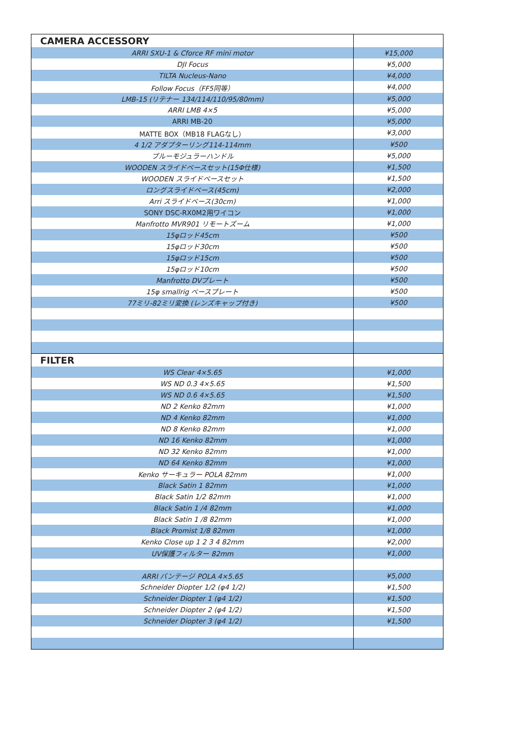| CAMERA ACCESSORY | |
| ARRI SXU-1 & Cforce RF mini motor | ¥15,000 |
| DJI Focus | ¥5,000 |
| TILTA Nucleus-Nano | ¥4,000 |
| Follow Focus（FF5同等） | ¥4,000 |
| LMB-15 (リテナー 134/114/110/95/80mm) | ¥5,000 |
| ARRI LMB 4×5 | ¥5,000 |
| ARRI MB-20 | ¥5,000 |
| MATTE BOX（MB18 FLAGなし） | ¥3,000 |
| 4 1/2 アダプターリング114-114mm | ¥500 |
| ブルーモジュラーハンドル | ¥5,000 |
| WOODEN スライドベースセット(15Φ仕様) | ¥1,500 |
| WOODEN スライドベースセット | ¥1,500 |
| ロングスライドベース(45cm) | ¥2,000 |
| Arri スライドベース(30cm) | ¥1,000 |
| SONY DSC-RX0M2用ワイコン | ¥1,000 |
| Manfrotto MVR901 リモートズーム | ¥1,000 |
| 15φロッド45cm | ¥500 |
| 15φロッド30cm | ¥500 |
| 15φロッド15cm | ¥500 |
| 15φロッド10cm | ¥500 |
| Manfrotto DVプレート | ¥500 |
| 15φ smallrig ベースプレート | ¥500 |
| 77ミリ-82ミリ変換 (レンズキャップ付き) | ¥500 |
| FILTER | |
| WS Clear 4×5.65 | ¥1,000 |
| WS ND 0.3 4×5.65 | ¥1,500 |
| WS ND 0.6 4×5.65 | ¥1,500 |
| ND 2 Kenko 82mm | ¥1,000 |
| ND 4 Kenko 82mm | ¥1,000 |
| ND 8 Kenko 82mm | ¥1,000 |
| ND 16 Kenko 82mm | ¥1,000 |
| ND 32 Kenko 82mm | ¥1,000 |
| ND 64 Kenko 82mm | ¥1,000 |
| Kenko サーキュラー POLA 82mm | ¥1,000 |
| Black Satin 1 82mm | ¥1,000 |
| Black Satin 1/2 82mm | ¥1,000 |
| Black Satin 1 /4 82mm | ¥1,000 |
| Black Satin 1 /8 82mm | ¥1,000 |
| Black Promist 1/8 82mm | ¥1,000 |
| Kenko Close up 1 2 3 4 82mm | ¥2,000 |
| UV保護フィルター 82mm | ¥1,000 |
| ARRI バンテージ POLA 4×5.65 | ¥5,000 |
| Schneider Diopter 1/2 (φ4 1/2) | ¥1,500 |
| Schneider Diopter 1 (φ4 1/2) | ¥1,500 |
| Schneider Diopter 2 (φ4 1/2) | ¥1,500 |
| Schneider Diopter 3 (φ4 1/2) | ¥1,500 |